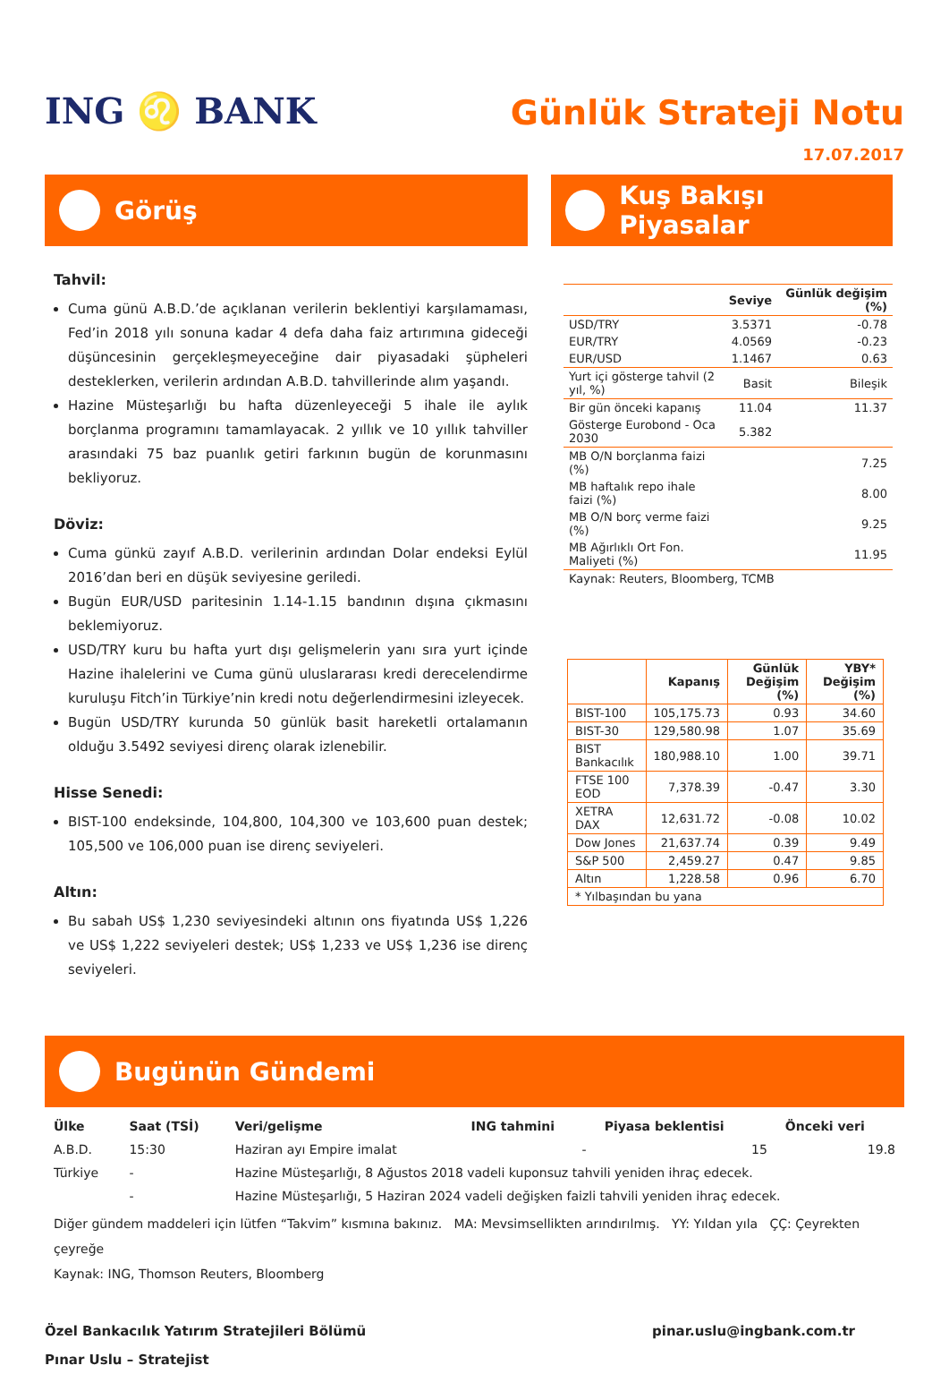ING ♌ BANK
Günlük Strateji Notu
17.07.2017
Görüş
Tahvil:
Cuma günü A.B.D.’de açıklanan verilerin beklentiyi karşılamaması, Fed’in 2018 yılı sonuna kadar 4 defa daha faiz artırımına gideceği düşüncesinin gerçekleşmeyeceğine dair piyasadaki şüpheleri desteklerken, verilerin ardından A.B.D. tahvillerinde alım yaşandı.
Hazine Müsteşarlığı bu hafta düzenleyeceği 5 ihale ile aylık borçlanma programını tamamlayacak. 2 yıllık ve 10 yıllık tahviller arasındaki 75 baz puanlık getiri farkının bugün de korunmasını bekliyoruz.
Döviz:
Cuma günkü zayıf A.B.D. verilerinin ardından Dolar endeksi Eylül 2016’dan beri en düşük seviyesine geriledi.
Bugün EUR/USD paritesinin 1.14-1.15 bandının dışına çıkmasını beklemiyoruz.
USD/TRY kuru bu hafta yurt dışı gelişmelerin yanı sıra yurt içinde Hazine ihalelerini ve Cuma günü uluslararası kredi derecelendirme kuruluşu Fitch’in Türkiye’nin kredi notu değerlendirmesini izleyecek.
Bugün USD/TRY kurunda 50 günlük basit hareketli ortalamanın olduğu 3.5492 seviyesi direnç olarak izlenebilir.
Hisse Senedi:
BIST-100 endeksinde, 104,800, 104,300 ve 103,600 puan destek; 105,500 ve 106,000 puan ise direnç seviyeleri.
Altın:
Bu sabah US$ 1,230 seviyesindeki altının ons fiyatında US$ 1,226 ve US$ 1,222 seviyeleri destek; US$ 1,233 ve US$ 1,236 ise direnç seviyeleri.
Kuş Bakışı Piyasalar
| | Seviye | Günlük değişim (%) |
| --- | --- | --- |
| USD/TRY | 3.5371 | -0.78 |
| EUR/TRY | 4.0569 | -0.23 |
| EUR/USD | 1.1467 | 0.63 |
| Yurt içi gösterge tahvil (2 yıl, %) | Basit | Bileşik |
| Bir gün önceki kapanış | 11.04 | 11.37 |
| Gösterge Eurobond - Oca 2030 | 5.382 | |
| MB O/N borçlanma faizi (%) | | 7.25 |
| MB haftalık repo ihale faizi (%) | | 8.00 |
| MB O/N borç verme faizi (%) | | 9.25 |
| MB Ağırlıklı Ort Fon. Maliyeti (%) | | 11.95 |
| Kaynak: Reuters, Bloomberg, TCMB | | |
| | Kapanış | Günlük Değişim (%) | YBY* Değişim (%) |
| --- | --- | --- | --- |
| BIST-100 | 105,175.73 | 0.93 | 34.60 |
| BIST-30 | 129,580.98 | 1.07 | 35.69 |
| BIST Bankacılık | 180,988.10 | 1.00 | 39.71 |
| FTSE 100 EOD | 7,378.39 | -0.47 | 3.30 |
| XETRA DAX | 12,631.72 | -0.08 | 10.02 |
| Dow Jones | 21,637.74 | 0.39 | 9.49 |
| S&P 500 | 2,459.27 | 0.47 | 9.85 |
| Altın | 1,228.58 | 0.96 | 6.70 |
| * Yılbaşından bu yana | | | |
Bugünün Gündemi
| Ülke | Saat (TSİ) | Veri/gelişme | ING tahmini | Piyasa beklentisi | Önceki veri |
| --- | --- | --- | --- | --- | --- |
| A.B.D. | 15:30 | Haziran ayı Empire imalat | - | 15 | 19.8 |
| Türkiye | - | Hazine Müsteşarlığı, 8 Ağustos 2018 vadeli kuponsuz tahvili yeniden ihraç edecek. | | | |
| | - | Hazine Müsteşarlığı, 5 Haziran 2024 vadeli değişken faizli tahvili yeniden ihraç edecek. | | | |
Diğer gündem maddeleri için lütfen “Takvim” kısmına bakınız. MA: Mevsimsellikten arındırılmış. YY: Yıldan yıla ÇÇ: Çeyrekten çeyreğe
Kaynak: ING, Thomson Reuters, Bloomberg
Özel Bankacılık Yatırım Stratejileri Bölümü
Pınar Uslu – Stratejist
pinar.uslu@ingbank.com.tr